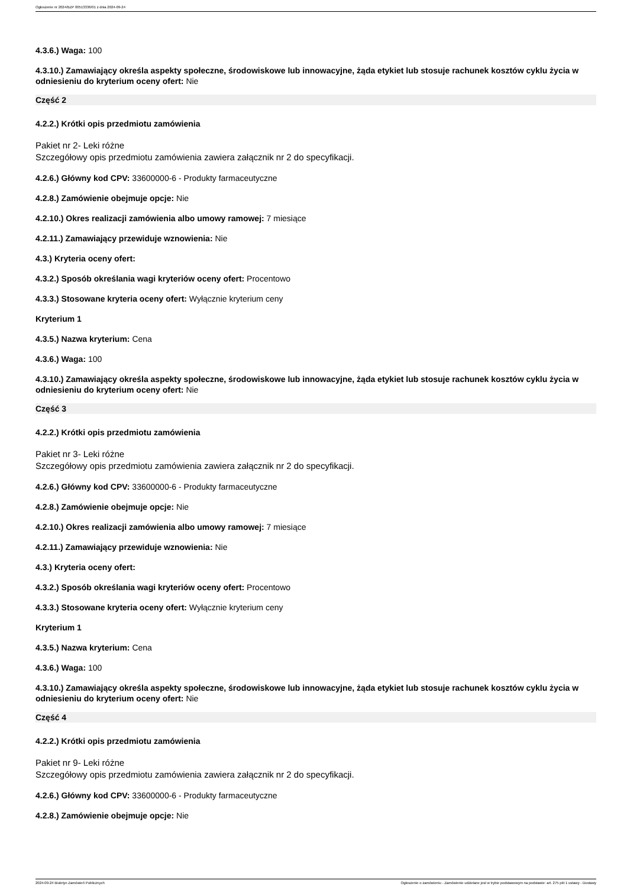Ogłoszenie nr 2024/BZP 00513336/01 z dnia 2024-09-24
4.3.6.) Waga: 100
4.3.10.) Zamawiający określa aspekty społeczne, środowiskowe lub innowacyjne, żąda etykiet lub stosuje rachunek kosztów cyklu życia w odniesieniu do kryterium oceny ofert: Nie
Część 2
4.2.2.) Krótki opis przedmiotu zamówienia
Pakiet nr 2- Leki różne
Szczegółowy opis przedmiotu zamówienia zawiera załącznik nr 2 do specyfikacji.
4.2.6.) Główny kod CPV: 33600000-6 - Produkty farmaceutyczne
4.2.8.) Zamówienie obejmuje opcje: Nie
4.2.10.) Okres realizacji zamówienia albo umowy ramowej: 7 miesiące
4.2.11.) Zamawiający przewiduje wznowienia: Nie
4.3.) Kryteria oceny ofert:
4.3.2.) Sposób określania wagi kryteriów oceny ofert: Procentowo
4.3.3.) Stosowane kryteria oceny ofert: Wyłącznie kryterium ceny
Kryterium 1
4.3.5.) Nazwa kryterium: Cena
4.3.6.) Waga: 100
4.3.10.) Zamawiający określa aspekty społeczne, środowiskowe lub innowacyjne, żąda etykiet lub stosuje rachunek kosztów cyklu życia w odniesieniu do kryterium oceny ofert: Nie
Część 3
4.2.2.) Krótki opis przedmiotu zamówienia
Pakiet nr 3- Leki różne
Szczegółowy opis przedmiotu zamówienia zawiera załącznik nr 2 do specyfikacji.
4.2.6.) Główny kod CPV: 33600000-6 - Produkty farmaceutyczne
4.2.8.) Zamówienie obejmuje opcje: Nie
4.2.10.) Okres realizacji zamówienia albo umowy ramowej: 7 miesiące
4.2.11.) Zamawiający przewiduje wznowienia: Nie
4.3.) Kryteria oceny ofert:
4.3.2.) Sposób określania wagi kryteriów oceny ofert: Procentowo
4.3.3.) Stosowane kryteria oceny ofert: Wyłącznie kryterium ceny
Kryterium 1
4.3.5.) Nazwa kryterium: Cena
4.3.6.) Waga: 100
4.3.10.) Zamawiający określa aspekty społeczne, środowiskowe lub innowacyjne, żąda etykiet lub stosuje rachunek kosztów cyklu życia w odniesieniu do kryterium oceny ofert: Nie
Część 4
4.2.2.) Krótki opis przedmiotu zamówienia
Pakiet nr 9- Leki różne
Szczegółowy opis przedmiotu zamówienia zawiera załącznik nr 2 do specyfikacji.
4.2.6.) Główny kod CPV: 33600000-6 - Produkty farmaceutyczne
4.2.8.) Zamówienie obejmuje opcje: Nie
2024-09-24 Biuletyn Zamówień Publicznych Ogłoszenie o zamówieniu - Zamówienie udzielane jest w trybie podstawowym na podstawie: art. 275 pkt 1 ustawy - Dostawy